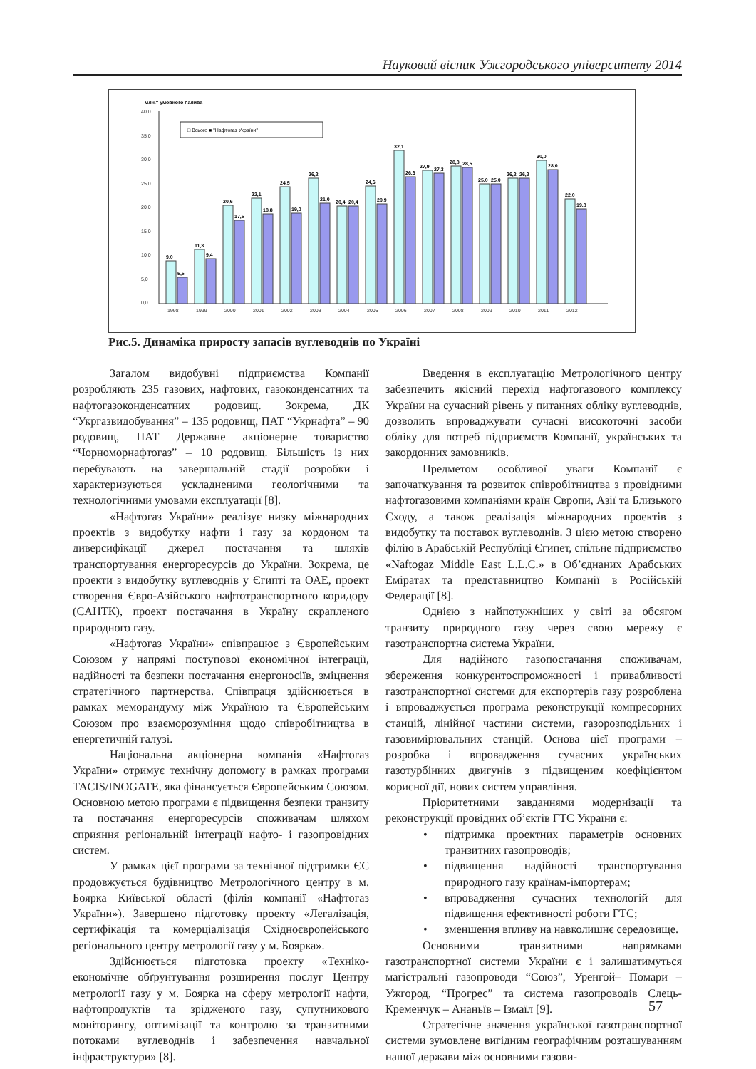Науковий вісник Ужгородського університету 2014
млн.т умовного палива
40,0
35,0
30,0
25,0
20,0
15,0
10,0
5,0
0,0
□ Всього ■ "Нафтогаз України"
9,0
5,5
11,3
9,4
20,6
17,5
22,1
18,8
24,5
19,0
26,2
21,0
20,4
20,4
24,6
20,9
32,1
26,6
27,9
27,3
28,8
28,5
25,0
25,0
26,2
26,2
30,0
28,0
22,0
19,8
1998
1999
2000
2001
2002
2003
2004
2005
2006
2007
2008
2009
2010
2011
2012
Рис.5. Динаміка приросту запасів вуглеводнів по Україні
Загалом видобувні підприємства Компанії розробляють 235 газових, нафтових, газоконденсатних та нафтогазоконденсатних родовищ. Зокрема, ДК “Укргазвидобування” – 135 родовищ, ПАТ “Укрнафта” – 90 родовищ, ПАТ Державне акціонерне товариство “Чорноморнафтогаз” – 10 родовищ. Більшість із них перебувають на завершальній стадії розробки і характеризуються ускладненими геологічними та технологічними умовами експлуатації [8].
«Нафтогаз України» реалізує низку міжнародних проектів з видобутку нафти і газу за кордоном та диверсифікації джерел постачання та шляхів транспортування енергоресурсів до України. Зокрема, це проекти з видобутку вуглеводнів у Єгипті та ОАЕ, проект створення Євро-Азійського нафтотранспортного коридору (ЄАНТК), проект постачання в Україну скрапленого природного газу.
«Нафтогаз України» співпрацює з Європейським Союзом у напрямі поступової економічної інтеграції, надійності та безпеки постачання енергоносіїв, зміцнення стратегічного партнерства. Співпраця здійснюється в рамках меморандуму між Україною та Європейським Союзом про взаєморозуміння щодо співробітництва в енергетичній галузі.
Національна акціонерна компанія «Нафтогаз України» отримує технічну допомогу в рамках програми TACIS/INOGATE, яка фінансується Європейським Союзом. Основною метою програми є підвищення безпеки транзиту та постачання енергоресурсів споживачам шляхом сприяння регіональній інтеграції нафто- і газопровідних систем.
У рамках цієї програми за технічної підтримки ЄС продовжується будівництво Метрологічного центру в м. Боярка Київської області (філія компанії «Нафтогаз України»). Завершено підготовку проекту «Легалізація, сертифікація та комерціалізація Східноєвропейського регіонального центру метрології газу у м. Боярка».
Здійснюється підготовка проекту «Техніко-економічне обґрунтування розширення послуг Центру метрології газу у м. Боярка на сферу метрології нафти, нафтопродуктів та зрідженого газу, супутникового моніторингу, оптимізації та контролю за транзитними потоками вуглеводнів і забезпечення навчальної інфраструктури» [8].
Введення в експлуатацію Метрологічного центру забезпечить якісний перехід нафтогазового комплексу України на сучасний рівень у питаннях обліку вуглеводнів, дозволить впроваджувати сучасні високоточні засоби обліку для потреб підприємств Компанії, українських та закордонних замовників.
Предметом особливої уваги Компанії є започаткування та розвиток співробітництва з провідними нафтогазовими компаніями країн Європи, Азії та Близького Сходу, а також реалізація міжнародних проектів з видобутку та поставок вуглеводнів. З цією метою створено філію в Арабській Республіці Єгипет, спільне підприємство «Naftogaz Middle East L.L.C.» в Об’єднаних Арабських Еміратах та представництво Компанії в Російській Федерації [8].
Однією з найпотужніших у світі за обсягом транзиту природного газу через свою мережу є газотранспортна система України.
Для надійного газопостачання споживачам, збереження конкурентоспроможності і привабливості газотранспортної системи для експортерів газу розроблена і впроваджується програма реконструкції компресорних станцій, лінійної частини системи, газорозподільних і газовимірювальних станцій. Основа цієї програми – розробка і впровадження сучасних українських газотурбінних двигунів з підвищеним коефіцієнтом корисної дії, нових систем управління.
Пріоритетними завданнями модернізації та реконструкції провідних об’єктів ГТС України є:
• підтримка проектних параметрів основних транзитних газопроводів;
• підвищення надійності транспортування природного газу країнам-імпортерам;
• впровадження сучасних технологій для підвищення ефективності роботи ГТС;
• зменшення впливу на навколишнє середовище.
Основними транзитними напрямками газотранспортної системи України є і залишатимуться магістральні газопроводи “Союз”, Уренгой– Помари – Ужгород, “Прогрес” та система газопроводів Єлець-Кременчук – Ананьїв – Ізмаїл [9].
Стратегічне значення української газотранспортної системи зумовлене вигідним географічним розташуванням нашої держави між основними газови-
57